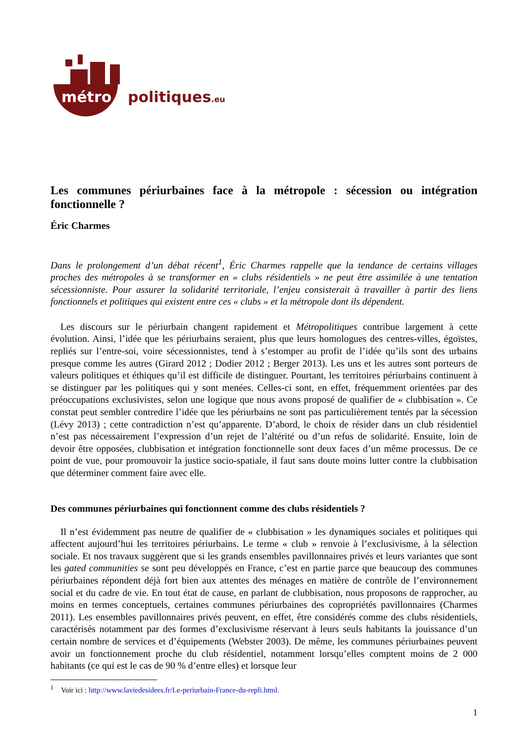métro politiques.eu
Les communes périurbaines face à la métropole : sécession ou intégration fonctionnelle ?
Éric Charmes
Dans le prolongement d’un débat récent<sup>1</sup>, Éric Charmes rappelle que la tendance de certains villages proches des métropoles à se transformer en « clubs résidentiels » ne peut être assimilée à une tentation sécessionniste. Pour assurer la solidarité territoriale, l’enjeu consisterait à travailler à partir des liens fonctionnels et politiques qui existent entre ces « clubs » et la métropole dont ils dépendent.
Les discours sur le périurbain changent rapidement et Métropolitiques contribue largement à cette évolution. Ainsi, l’idée que les périurbains seraient, plus que leurs homologues des centres-villes, égoïstes, repliés sur l’entre-soi, voire sécessionnistes, tend à s’estomper au profit de l’idée qu’ils sont des urbains presque comme les autres (Girard 2012 ; Dodier 2012 ; Berger 2013). Les uns et les autres sont porteurs de valeurs politiques et éthiques qu’il est difficile de distinguer. Pourtant, les territoires périurbains continuent à se distinguer par les politiques qui y sont menées. Celles-ci sont, en effet, fréquemment orientées par des préoccupations exclusivistes, selon une logique que nous avons proposé de qualifier de « clubbisation ». Ce constat peut sembler contredire l’idée que les périurbains ne sont pas particulièrement tentés par la sécession (Lévy 2013) ; cette contradiction n’est qu’apparente. D’abord, le choix de résider dans un club résidentiel n’est pas nécessairement l’expression d’un rejet de l’altérité ou d’un refus de solidarité. Ensuite, loin de devoir être opposées, clubbisation et intégration fonctionnelle sont deux faces d’un même processus. De ce point de vue, pour promouvoir la justice socio-spatiale, il faut sans doute moins lutter contre la clubbisation que déterminer comment faire avec elle.
Des communes périurbaines qui fonctionnent comme des clubs résidentiels ?
Il n’est évidemment pas neutre de qualifier de « clubbisation » les dynamiques sociales et politiques qui affectent aujourd’hui les territoires périurbains. Le terme « club » renvoie à l’exclusivisme, à la sélection sociale. Et nos travaux suggèrent que si les grands ensembles pavillonnaires privés et leurs variantes que sont les gated communities se sont peu développés en France, c’est en partie parce que beaucoup des communes périurbaines répondent déjà fort bien aux attentes des ménages en matière de contrôle de l’environnement social et du cadre de vie. En tout état de cause, en parlant de clubbisation, nous proposons de rapprocher, au moins en termes conceptuels, certaines communes périurbaines des copropriétés pavillonnaires (Charmes 2011). Les ensembles pavillonnaires privés peuvent, en effet, être considérés comme des clubs résidentiels, caractérisés notamment par des formes d’exclusivisme réservant à leurs seuls habitants la jouissance d’un certain nombre de services et d’équipements (Webster 2003). De même, les communes périurbaines peuvent avoir un fonctionnement proche du club résidentiel, notamment lorsqu’elles comptent moins de 2 000 habitants (ce qui est le cas de 90 % d’entre elles) et lorsque leur
<sup>1</sup> Voir ici : http://www.laviedesidees.fr/Le-periurbain-France-du-repli.html.
1